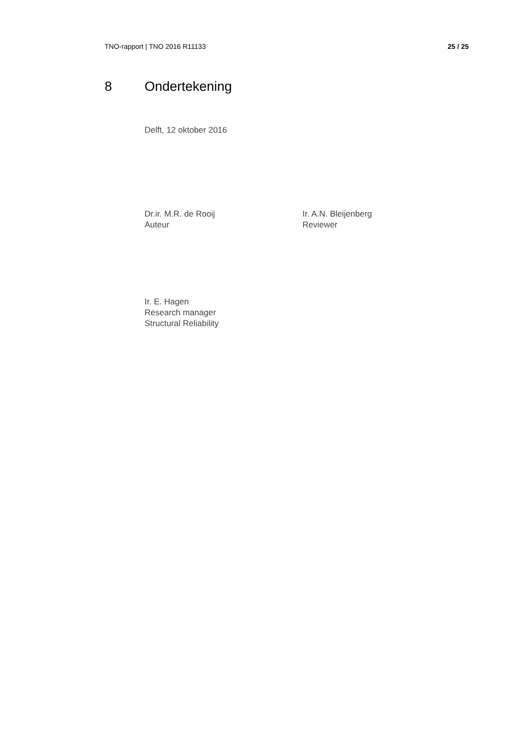TNO-rapport | TNO 2016 R11133 25 / 25
8 Ondertekening
Delft, 12 oktober 2016
Dr.ir. M.R. de Rooij
Auteur
Ir. A.N. Bleijenberg
Reviewer
Ir. E. Hagen
Research manager
Structural Reliability